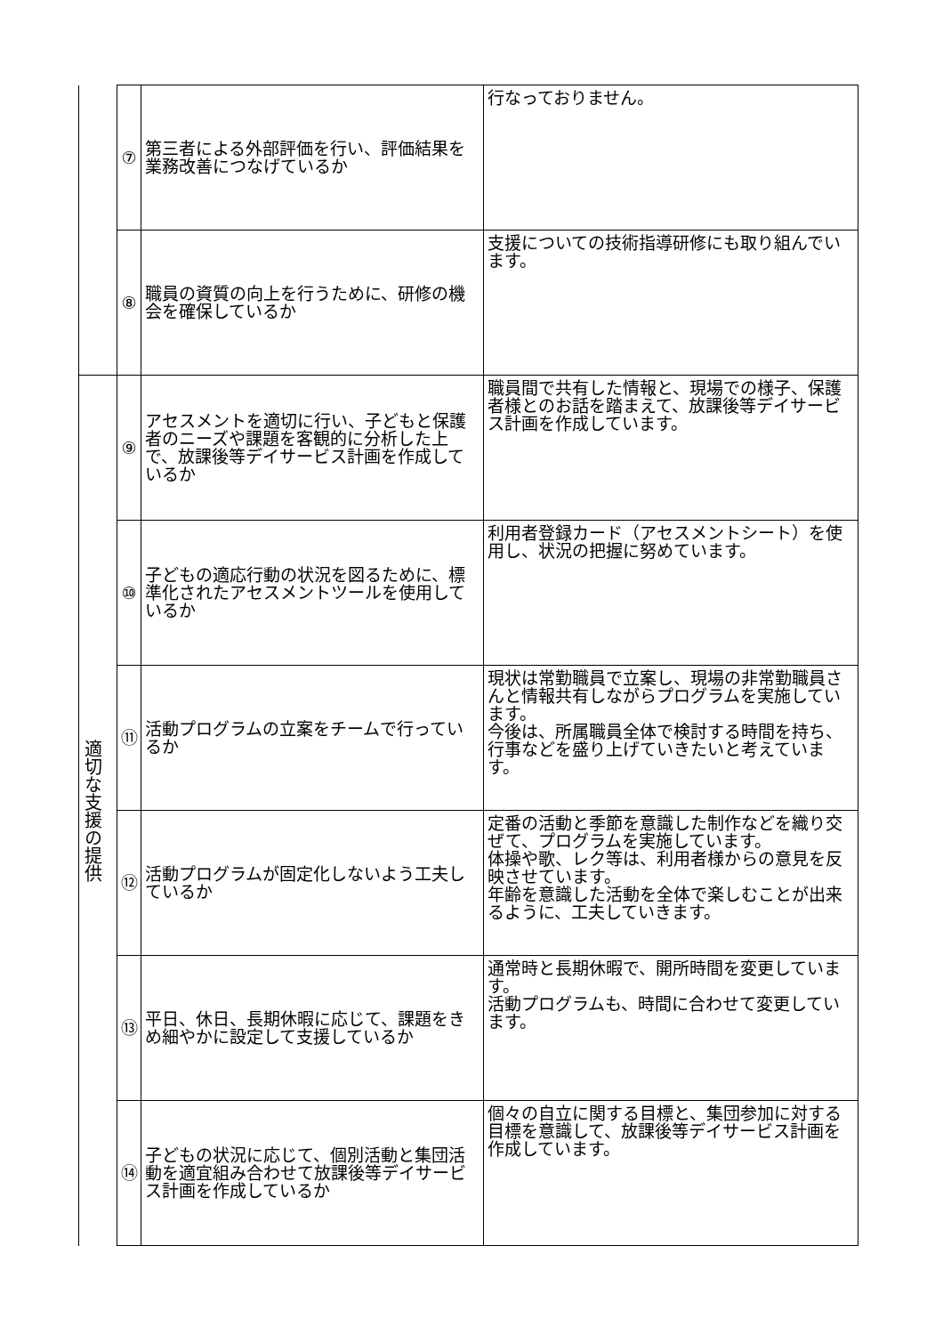| | ⑦ | 第三者による外部評価を行い、評価結果を業務改善につなげているか | 行なっておりません。 |
| | ⑧ | 職員の資質の向上を行うために、研修の機会を確保しているか | 支援についての技術指導研修にも取り組んでいます。 |
| 適切な支援の提供 | ⑨ | アセスメントを適切に行い、子どもと保護者のニーズや課題を客観的に分析した上で、放課後等デイサービス計画を作成しているか | 職員間で共有した情報と、現場での様子、保護者様とのお話を踏まえて、放課後等デイサービス計画を作成しています。 |
| | ⑩ | 子どもの適応行動の状況を図るために、標準化されたアセスメントツールを使用しているか | 利用者登録カード（アセスメントシート）を使用し、状況の把握に努めています。 |
| | ⑪ | 活動プログラムの立案をチームで行っているか | 現状は常勤職員で立案し、現場の非常勤職員さんと情報共有しながらプログラムを実施しています。 今後は、所属職員全体で検討する時間を持ち、行事などを盛り上げていきたいと考えています。 |
| | ⑫ | 活動プログラムが固定化しないよう工夫しているか | 定番の活動と季節を意識した制作などを織り交ぜて、プログラムを実施しています。 体操や歌、レク等は、利用者様からの意見を反映させています。 年齢を意識した活動を全体で楽しむことが出来るように、工夫していきます。 |
| | ⑬ | 平日、休日、長期休暇に応じて、課題をきめ細やかに設定して支援しているか | 通常時と長期休暇で、開所時間を変更しています。 活動プログラムも、時間に合わせて変更しています。 |
| | ⑭ | 子どもの状況に応じて、個別活動と集団活動を適宜組み合わせて放課後等デイサービス計画を作成しているか | 個々の自立に関する目標と、集団参加に対する目標を意識して、放課後等デイサービス計画を作成しています。 |